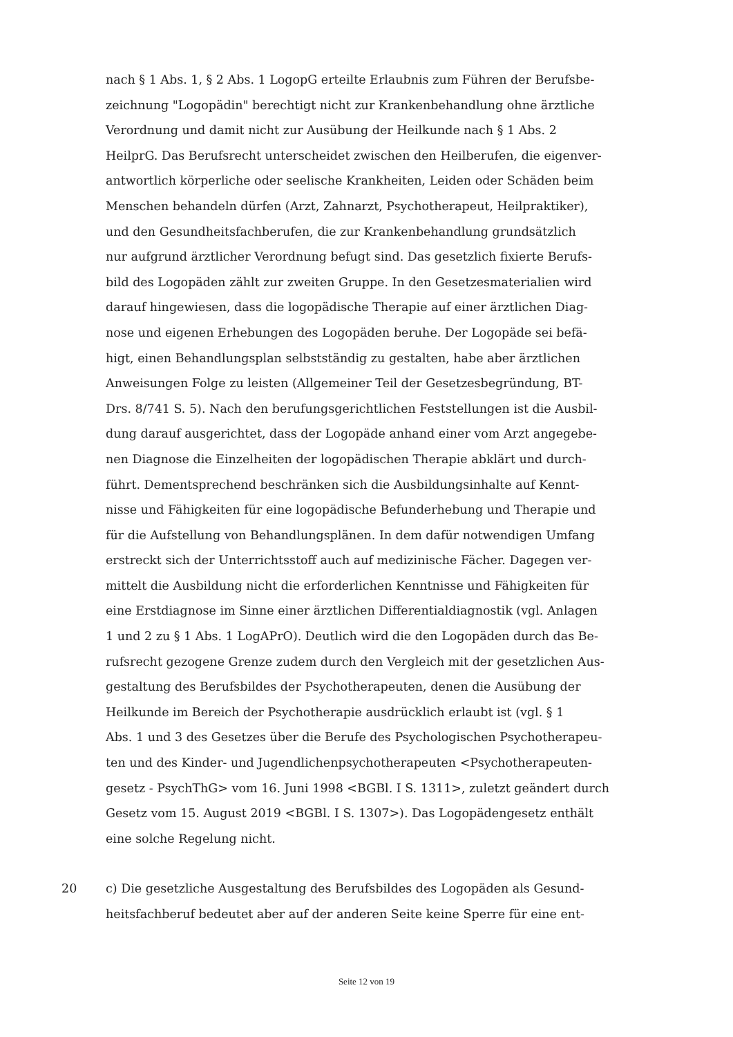nach § 1 Abs. 1, § 2 Abs. 1 LogopG erteilte Erlaubnis zum Führen der Berufsbe-
zeichnung "Logopädin" berechtigt nicht zur Krankenbehandlung ohne ärztliche
Verordnung und damit nicht zur Ausübung der Heilkunde nach § 1 Abs. 2
HeilprG. Das Berufsrecht unterscheidet zwischen den Heilberufen, die eigenver-
antwortlich körperliche oder seelische Krankheiten, Leiden oder Schäden beim
Menschen behandeln dürfen (Arzt, Zahnarzt, Psychotherapeut, Heilpraktiker),
und den Gesundheitsfachberufen, die zur Krankenbehandlung grundsätzlich
nur aufgrund ärztlicher Verordnung befugt sind. Das gesetzlich fixierte Berufs-
bild des Logopäden zählt zur zweiten Gruppe. In den Gesetzesmaterialien wird
darauf hingewiesen, dass die logopädische Therapie auf einer ärztlichen Diag-
nose und eigenen Erhebungen des Logopäden beruhe. Der Logopäde sei befä-
higt, einen Behandlungsplan selbstständig zu gestalten, habe aber ärztlichen
Anweisungen Folge zu leisten (Allgemeiner Teil der Gesetzesbegründung, BT-
Drs. 8/741 S. 5). Nach den berufungsgerichtlichen Feststellungen ist die Ausbil-
dung darauf ausgerichtet, dass der Logopäde anhand einer vom Arzt angegebe-
nen Diagnose die Einzelheiten der logopädischen Therapie abklärt und durch-
führt. Dementsprechend beschränken sich die Ausbildungsinhalte auf Kennt-
nisse und Fähigkeiten für eine logopädische Befunderhebung und Therapie und
für die Aufstellung von Behandlungsplänen. In dem dafür notwendigen Umfang
erstreckt sich der Unterrichtsstoff auch auf medizinische Fächer. Dagegen ver-
mittelt die Ausbildung nicht die erforderlichen Kenntnisse und Fähigkeiten für
eine Erstdiagnose im Sinne einer ärztlichen Differentialdiagnostik (vgl. Anlagen
1 und 2 zu § 1 Abs. 1 LogAPrO). Deutlich wird die den Logopäden durch das Be-
rufsrecht gezogene Grenze zudem durch den Vergleich mit der gesetzlichen Aus-
gestaltung des Berufsbildes der Psychotherapeuten, denen die Ausübung der
Heilkunde im Bereich der Psychotherapie ausdrücklich erlaubt ist (vgl. § 1
Abs. 1 und 3 des Gesetzes über die Berufe des Psychologischen Psychotherapeu-
ten und des Kinder- und Jugendlichenpsychotherapeuten <Psychotherapeuten-
gesetz - PsychThG> vom 16. Juni 1998 <BGBl. I S. 1311>, zuletzt geändert durch
Gesetz vom 15. August 2019 <BGBl. I S. 1307>). Das Logopädengesetz enthält
eine solche Regelung nicht.
20 c) Die gesetzliche Ausgestaltung des Berufsbildes des Logopäden als Gesund-
heitsfachberuf bedeutet aber auf der anderen Seite keine Sperre für eine ent-
Seite 12 von 19